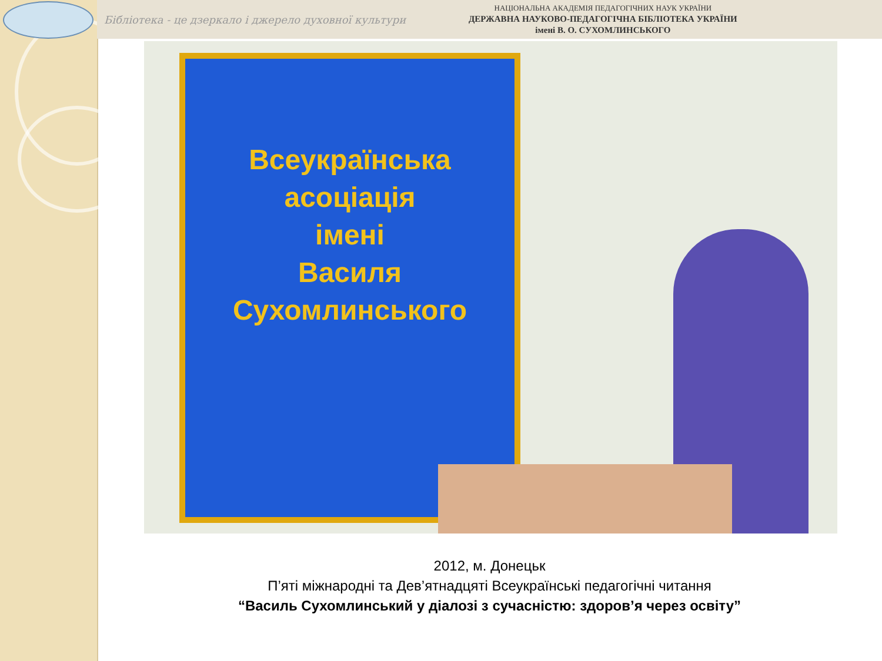Бібліотека - це дзеркало і джерело духовної культури
НАЦІОНАЛЬНА АКАДЕМІЯ ПЕДАГОГІЧНИХ НАУК УКРАЇНИ
ДЕРЖАВНА НАУКОВО-ПЕДАГОГІЧНА БІБЛІОТЕКА УКРАЇНИ
імені В. О. СУХОМЛИНСЬКОГО
Всеукраїнська асоціація
імені
Василя Сухомлинського
2012, м. Донецьк
П’яті міжнародні та Дев’ятнадцяті Всеукраїнські педагогічні читання
“Василь Сухомлинський у діалозі з сучасністю: здоров’я через освіту”